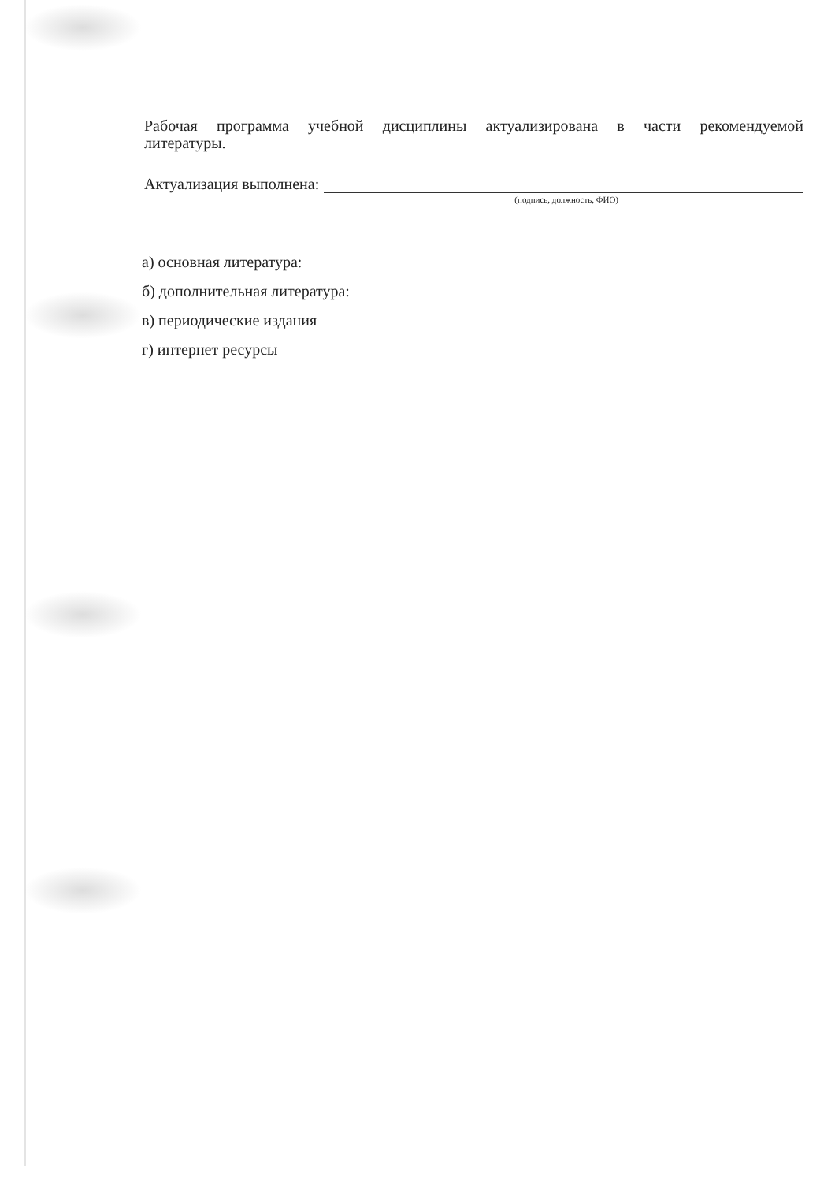Рабочая программа учебной дисциплины актуализирована в части рекомендуемой литературы.
Актуализация выполнена:
(подпись, должность, ФИО)
а) основная литература:
б) дополнительная литература:
в) периодические издания
г) интернет ресурсы